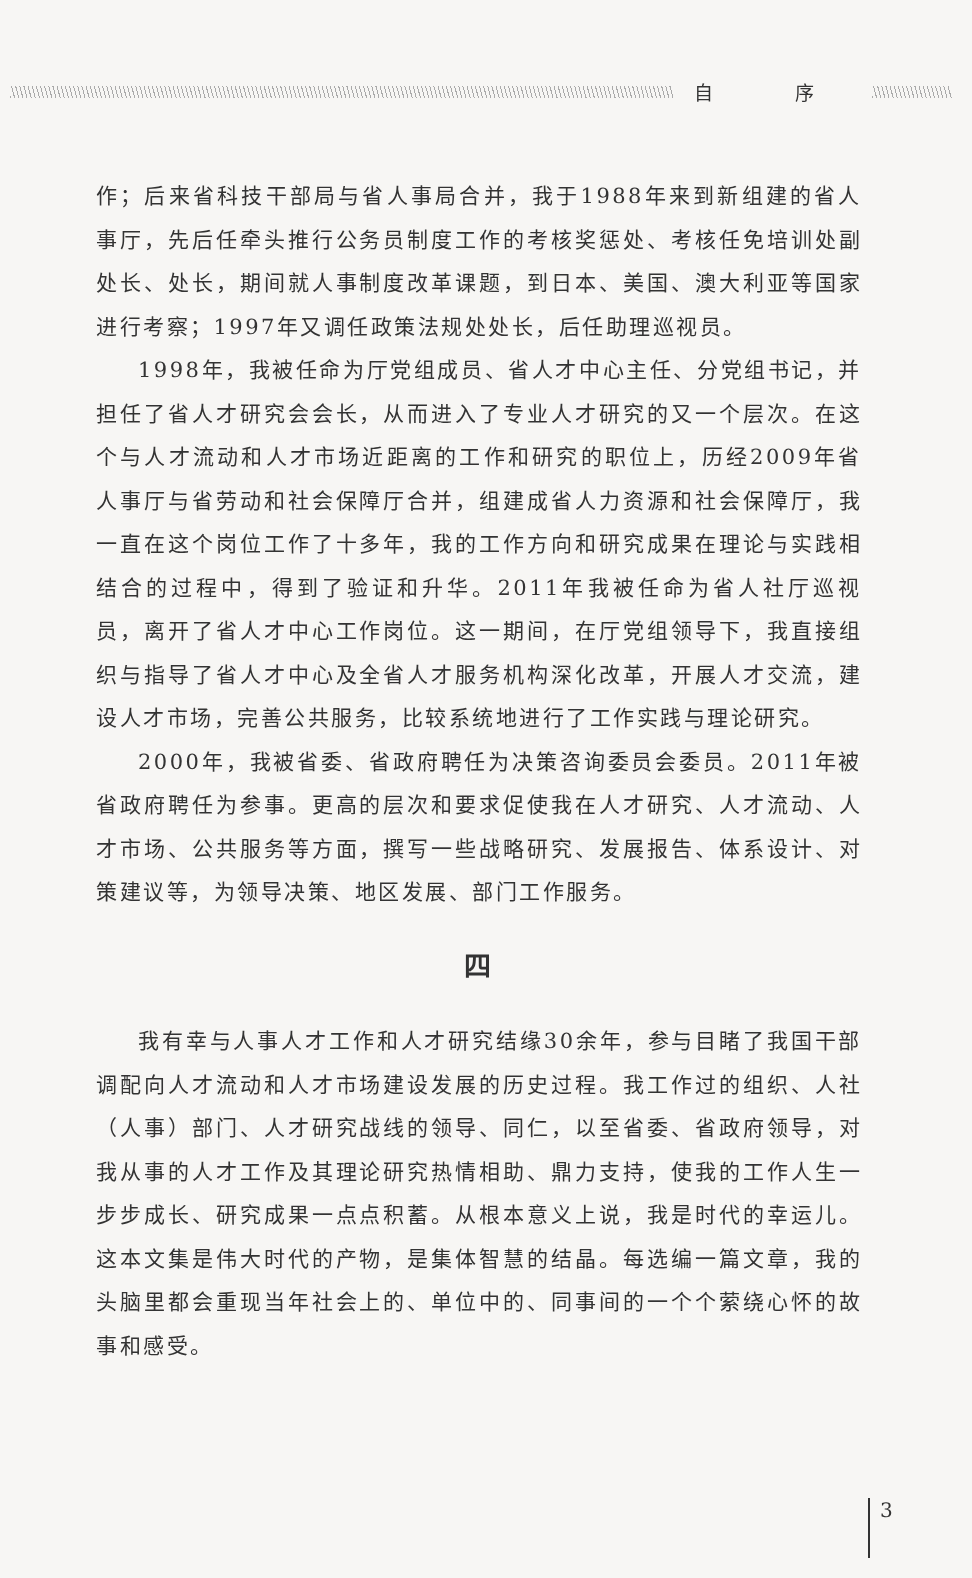自 序
作；后来省科技干部局与省人事局合并，我于1988年来到新组建的省人事厅，先后任牵头推行公务员制度工作的考核奖惩处、考核任免培训处副处长、处长，期间就人事制度改革课题，到日本、美国、澳大利亚等国家进行考察；1997年又调任政策法规处处长，后任助理巡视员。
1998年，我被任命为厅党组成员、省人才中心主任、分党组书记，并担任了省人才研究会会长，从而进入了专业人才研究的又一个层次。在这个与人才流动和人才市场近距离的工作和研究的职位上，历经2009年省人事厅与省劳动和社会保障厅合并，组建成省人力资源和社会保障厅，我一直在这个岗位工作了十多年，我的工作方向和研究成果在理论与实践相结合的过程中，得到了验证和升华。2011年我被任命为省人社厅巡视员，离开了省人才中心工作岗位。这一期间，在厅党组领导下，我直接组织与指导了省人才中心及全省人才服务机构深化改革，开展人才交流，建设人才市场，完善公共服务，比较系统地进行了工作实践与理论研究。
2000年，我被省委、省政府聘任为决策咨询委员会委员。2011年被省政府聘任为参事。更高的层次和要求促使我在人才研究、人才流动、人才市场、公共服务等方面，撰写一些战略研究、发展报告、体系设计、对策建议等，为领导决策、地区发展、部门工作服务。
四
我有幸与人事人才工作和人才研究结缘30余年，参与目睹了我国干部调配向人才流动和人才市场建设发展的历史过程。我工作过的组织、人社（人事）部门、人才研究战线的领导、同仁，以至省委、省政府领导，对我从事的人才工作及其理论研究热情相助、鼎力支持，使我的工作人生一步步成长、研究成果一点点积蓄。从根本意义上说，我是时代的幸运儿。这本文集是伟大时代的产物，是集体智慧的结晶。每选编一篇文章，我的头脑里都会重现当年社会上的、单位中的、同事间的一个个萦绕心怀的故事和感受。
3